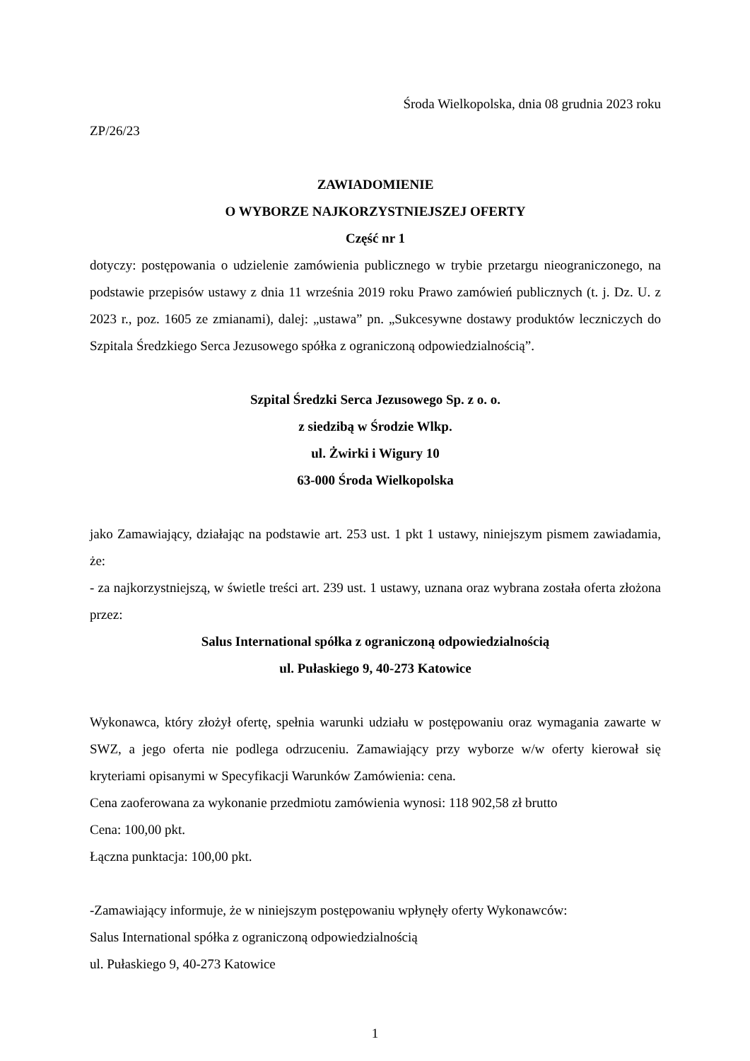Środa Wielkopolska, dnia 08 grudnia 2023 roku
ZP/26/23
ZAWIADOMIENIE
O WYBORZE NAJKORZYSTNIEJSZEJ OFERTY
Część nr 1
dotyczy: postępowania o udzielenie zamówienia publicznego w trybie przetargu nieograniczonego, na podstawie przepisów ustawy z dnia 11 września 2019 roku Prawo zamówień publicznych (t. j. Dz. U. z 2023 r., poz. 1605 ze zmianami), dalej: „ustawa” pn. „Sukcesywne dostawy produktów leczniczych do Szpitala Średzkiego Serca Jezusowego spółka z ograniczoną odpowiedzialnością”.
Szpital Średzki Serca Jezusowego Sp. z o. o.
z siedzibą w Środzie Wlkp.
ul. Żwirki i Wigury 10
63-000 Środa Wielkopolska
jako Zamawiający, działając na podstawie art. 253 ust. 1 pkt 1 ustawy, niniejszym pismem zawiadamia, że:
- za najkorzystniejszą, w świetle treści art. 239 ust. 1 ustawy, uznana oraz wybrana została oferta złożona przez:
Salus International spółka z ograniczoną odpowiedzialnością
ul. Pułaskiego 9, 40-273 Katowice
Wykonawca, który złożył ofertę, spełnia warunki udziału w postępowaniu oraz wymagania zawarte w SWZ, a jego oferta nie podlega odrzuceniu. Zamawiający przy wyborze w/w oferty kierował się kryteriami opisanymi w Specyfikacji Warunków Zamówienia: cena.
Cena zaoferowana za wykonanie przedmiotu zamówienia wynosi: 118 902,58 zł brutto
Cena: 100,00 pkt.
Łączna punktacja: 100,00 pkt.
-Zamawiający informuje, że w niniejszym postępowaniu wpłynęły oferty Wykonawców:
Salus International spółka z ograniczoną odpowiedzialnością
ul. Pułaskiego 9, 40-273 Katowice
1